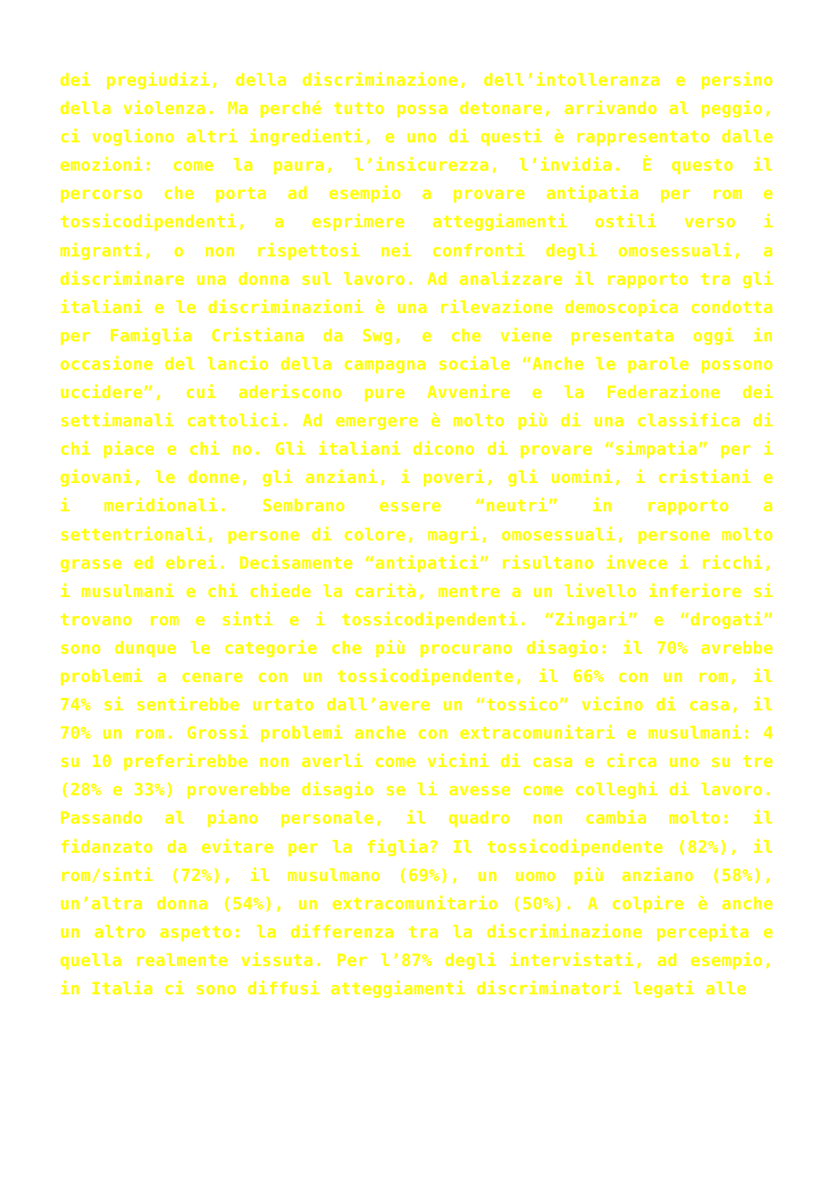dei pregiudizi, della discriminazione, dell’intolleranza e persino della violenza. Ma perché tutto possa detonare, arrivando al peggio, ci vogliono altri ingredienti, e uno di questi è rappresentato dalle emozioni: come la paura, l’insicurezza, l’invidia. È questo il percorso che porta ad esempio a provare antipatia per rom e tossicodipendenti, a esprimere atteggiamenti ostili verso i migranti, o non rispettosi nei confronti degli omosessuali, a discriminare una donna sul lavoro. Ad analizzare il rapporto tra gli italiani e le discriminazioni è una rilevazione demoscopica condotta per Famiglia Cristiana da Swg, e che viene presentata oggi in occasione del lancio della campagna sociale “Anche le parole possono uccidere”, cui aderiscono pure Avvenire e la Federazione dei settimanali cattolici. Ad emergere è molto più di una classifica di chi piace e chi no. Gli italiani dicono di provare “simpatia” per i giovani, le donne, gli anziani, i poveri, gli uomini, i cristiani e i meridionali. Sembrano essere “neutri” in rapporto a settentrionali, persone di colore, magri, omosessuali, persone molto grasse ed ebrei. Decisamente “antipatici” risultano invece i ricchi, i musulmani e chi chiede la carità, mentre a un livello inferiore si trovano rom e sinti e i tossicodipendenti. “Zingari” e “drogati” sono dunque le categorie che più procurano disagio: il 70% avrebbe problemi a cenare con un tossicodipendente, il 66% con un rom, il 74% si sentirebbe urtato dall’avere un “tossico” vicino di casa, il 70% un rom. Grossi problemi anche con extracomunitari e musulmani: 4 su 10 preferirebbe non averli come vicini di casa e circa uno su tre (28% e 33%) proverebbe disagio se li avesse come colleghi di lavoro. Passando al piano personale, il quadro non cambia molto: il fidanzato da evitare per la figlia? Il tossicodipendente (82%), il rom/sinti (72%), il musulmano (69%), un uomo più anziano (58%), un’altra donna (54%), un extracomunitario (50%). A colpire è anche un altro aspetto: la differenza tra la discriminazione percepita e quella realmente vissuta. Per l’87% degli intervistati, ad esempio, in Italia ci sono diffusi atteggiamenti discriminatori legati alle